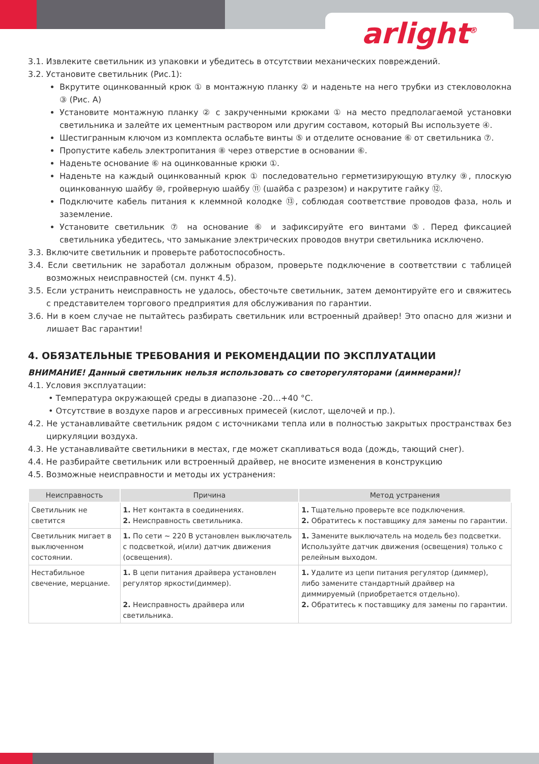arlight<sup>®</sup>
3.1. Извлеките светильник из упаковки и убедитесь в отсутствии механических повреждений.
3.2. Установите светильник (Рис.1):
Вкрутите оцинкованный крюк ① в монтажную планку ② и наденьте на него трубки из стекловолокна ③ (Рис. А)
Установите монтажную планку ② с закрученными крюками ① на место предполагаемой установки светильника и залейте их цементным раствором или другим составом, который Вы используете ④.
Шестигранным ключом из комплекта ослабьте винты ⑤ и отделите основание ⑥ от светильника ⑦.
Пропустите кабель электропитания ⑧ через отверстие в основании ⑥.
Наденьте основание ⑥ на оцинкованные крюки ①.
Наденьте на каждый оцинкованный крюк ① последовательно герметизирующую втулку ⑨, плоскую оцинкованную шайбу ⑩, гройверную шайбу ⑪ (шайба с разрезом) и накрутите гайку ⑫.
Подключите кабель питания к клеммной колодке ⑬, соблюдая соответствие проводов фаза, ноль и заземление.
Установите светильник ⑦ на основание ⑥ и зафиксируйте его винтами ⑤. Перед фиксацией светильника убедитесь, что замыкание электрических проводов внутри светильника исключено.
3.3. Включите светильник и проверьте работоспособность.
3.4. Если светильник не заработал должным образом, проверьте подключение в соответствии с таблицей возможных неисправностей (см. пункт 4.5).
3.5. Если устранить неисправность не удалось, обесточьте светильник, затем демонтируйте его и свяжитесь с представителем торгового предприятия для обслуживания по гарантии.
3.6. Ни в коем случае не пытайтесь разбирать светильник или встроенный драйвер! Это опасно для жизни и лишает Вас гарантии!
4. ОБЯЗАТЕЛЬНЫЕ ТРЕБОВАНИЯ И РЕКОМЕНДАЦИИ ПО ЭКСПЛУАТАЦИИ
ВНИМАНИЕ! Данный светильник нельзя использовать со светорегуляторами (диммерами)!
4.1. Условия эксплуатации:
• Температура окружающей среды в диапазоне -20…+40 °С.
• Отсутствие в воздухе паров и агрессивных примесей (кислот, щелочей и пр.).
4.2. Не устанавливайте светильник рядом с источниками тепла или в полностью закрытых пространствах без циркуляции воздуха.
4.3. Не устанавливайте светильники в местах, где может скапливаться вода (дождь, тающий снег).
4.4. Не разбирайте светильник или встроенный драйвер, не вносите изменения в конструкцию
4.5. Возможные неисправности и методы их устранения:
| Неисправность | Причина | Метод устранения |
| --- | --- | --- |
| Светильник не светится | 1. Нет контакта в соединениях. 2. Неисправность светильника. | 1. Тщательно проверьте все подключения. 2. Обратитесь к поставщику для замены по гарантии. |
| Светильник мигает в выключенном состоянии. | 1. По сети ~ 220 В установлен выключатель с подсветкой, и(или) датчик движения (освещения). | 1. Замените выключатель на модель без подсветки. Используйте датчик движения (освещения) только с релейным выходом. |
| Нестабильное свечение, мерцание. | 1. В цепи питания драйвера установлен регулятор яркости(диммер). 2. Неисправность драйвера или светильника. | 1. Удалите из цепи питания регулятор (диммер), либо замените стандартный драйвер на диммируемый (приобретается отдельно). 2. Обратитесь к поставщику для замены по гарантии. |